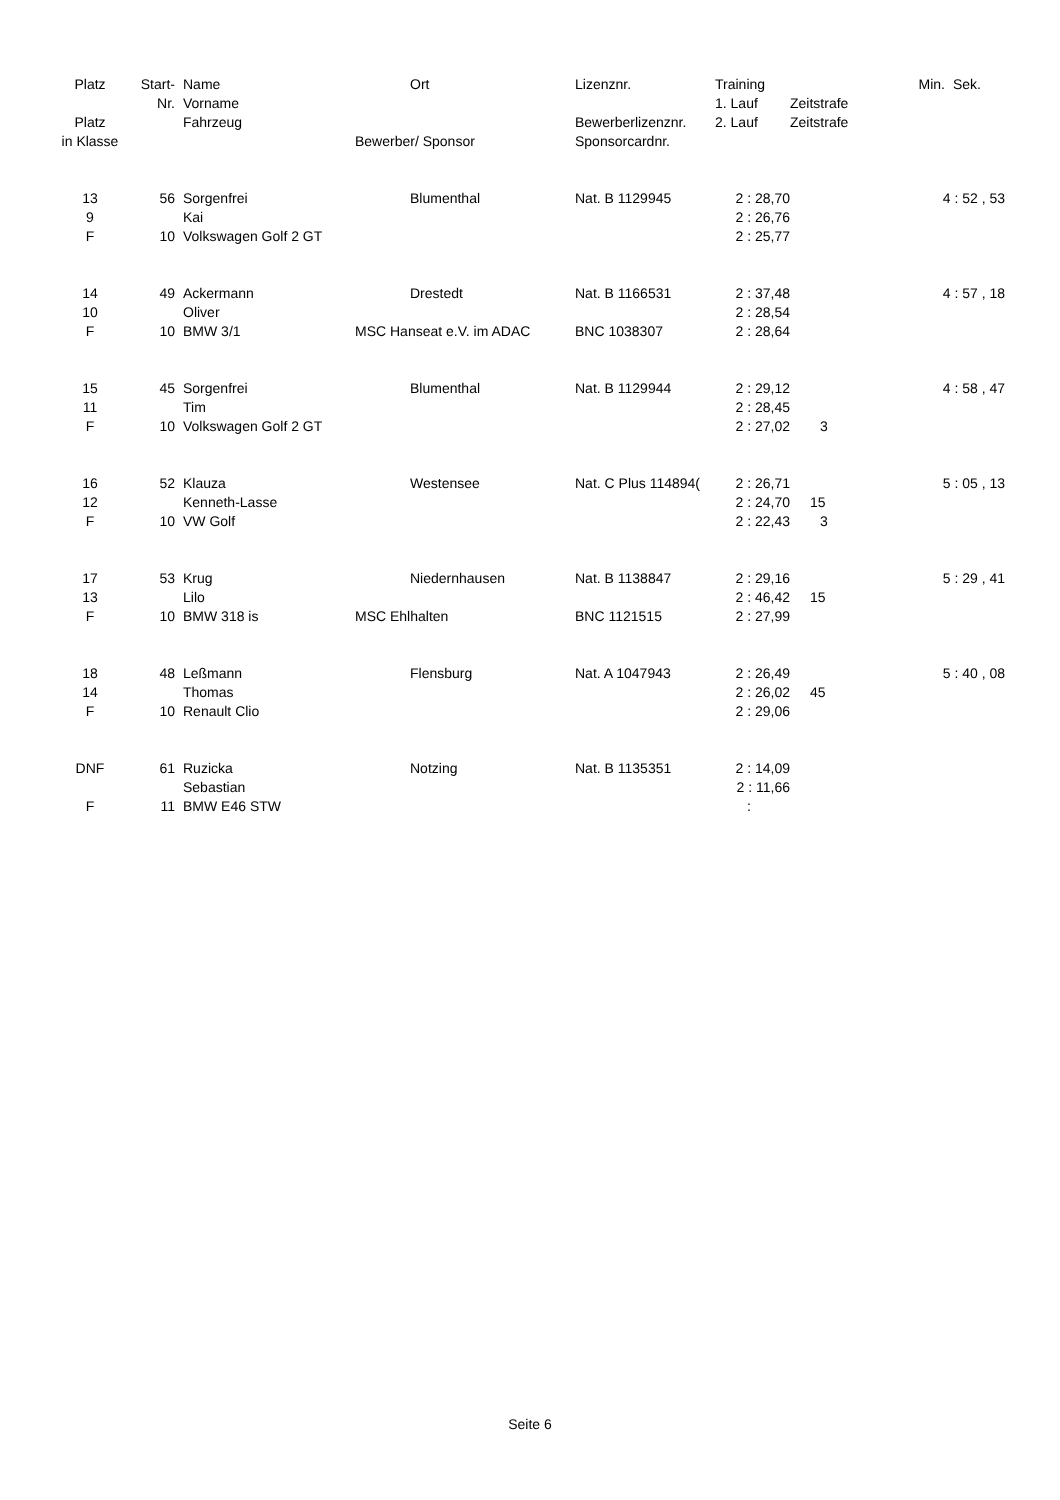| Platz | Start- | Name | Ort | Lizenznr. | Training | | Min. | Sek. |
| --- | --- | --- | --- | --- | --- | --- | --- | --- |
| | Nr. | Vorname | | | 1. Lauf | Zeitstrafe | | |
| Platz | | Fahrzeug | | Bewerberlizenznr. | 2. Lauf | Zeitstrafe | | |
| in Klasse | | | Bewerber/ Sponsor | Sponsorcardnr. | | | | |
| 13 | 56 | Sorgenfrei | Blumenthal | Nat. B 1129945 | 2 : 28,70 | | 4 : 52 , 53 | |
| 9 | | Kai | | | 2 : 26,76 | | | |
| F | 10 | Volkswagen Golf 2 GT | | | 2 : 25,77 | | | |
| 14 | 49 | Ackermann | Drestedt | Nat. B 1166531 | 2 : 37,48 | | 4 : 57 , 18 | |
| 10 | | Oliver | | | 2 : 28,54 | | | |
| F | 10 | BMW 3/1 | MSC Hanseat e.V. im ADAC | BNC 1038307 | 2 : 28,64 | | | |
| 15 | 45 | Sorgenfrei | Blumenthal | Nat. B 1129944 | 2 : 29,12 | | 4 : 58 , 47 | |
| 11 | | Tim | | | 2 : 28,45 | | | |
| F | 10 | Volkswagen Golf 2 GT | | | 2 : 27,02 | 3 | | |
| 16 | 52 | Klauza | Westensee | Nat. C Plus 114894( | 2 : 26,71 | | 5 : 05 , 13 | |
| 12 | | Kenneth-Lasse | | | 2 : 24,70 | 15 | | |
| F | 10 | VW Golf | | | 2 : 22,43 | 3 | | |
| 17 | 53 | Krug | Niedernhausen | Nat. B 1138847 | 2 : 29,16 | | 5 : 29 , 41 | |
| 13 | | Lilo | | | 2 : 46,42 | 15 | | |
| F | 10 | BMW 318 is | MSC Ehlhalten | BNC 1121515 | 2 : 27,99 | | | |
| 18 | 48 | Leßmann | Flensburg | Nat. A 1047943 | 2 : 26,49 | | 5 : 40 , 08 | |
| 14 | | Thomas | | | 2 : 26,02 | 45 | | |
| F | 10 | Renault Clio | | | 2 : 29,06 | | | |
| DNF | 61 | Ruzicka | Notzing | Nat. B 1135351 | 2 : 14,09 | | | |
| | | Sebastian | | | 2 : 11,66 | | | |
| F | 11 | BMW E46 STW | | | : | | | |
Seite 6